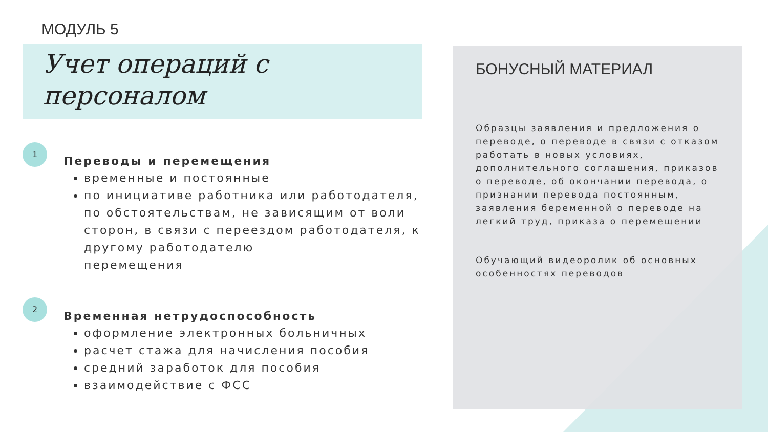МОДУЛЬ 5
Учет операций с
персоналом
1
Переводы и перемещения
временные и постоянные
по инициативе работника или работодателя, по обстоятельствам, не зависящим от воли сторон, в связи с переездом работодателя, к другому работодателю
перемещения
2
Временная нетрудоспособность
оформление электронных больничных
расчет стажа для начисления пособия
средний заработок для пособия
взаимодействие с ФСС
БОНУСНЫЙ МАТЕРИАЛ
Образцы заявления и предложения о переводе, о переводе в связи с отказом работать в новых условиях, дополнительного соглашения, приказов о переводе, об окончании перевода, о признании перевода постоянным, заявления беременной о переводе на легкий труд, приказа о перемещении
Обучающий видеоролик об основных особенностях переводов